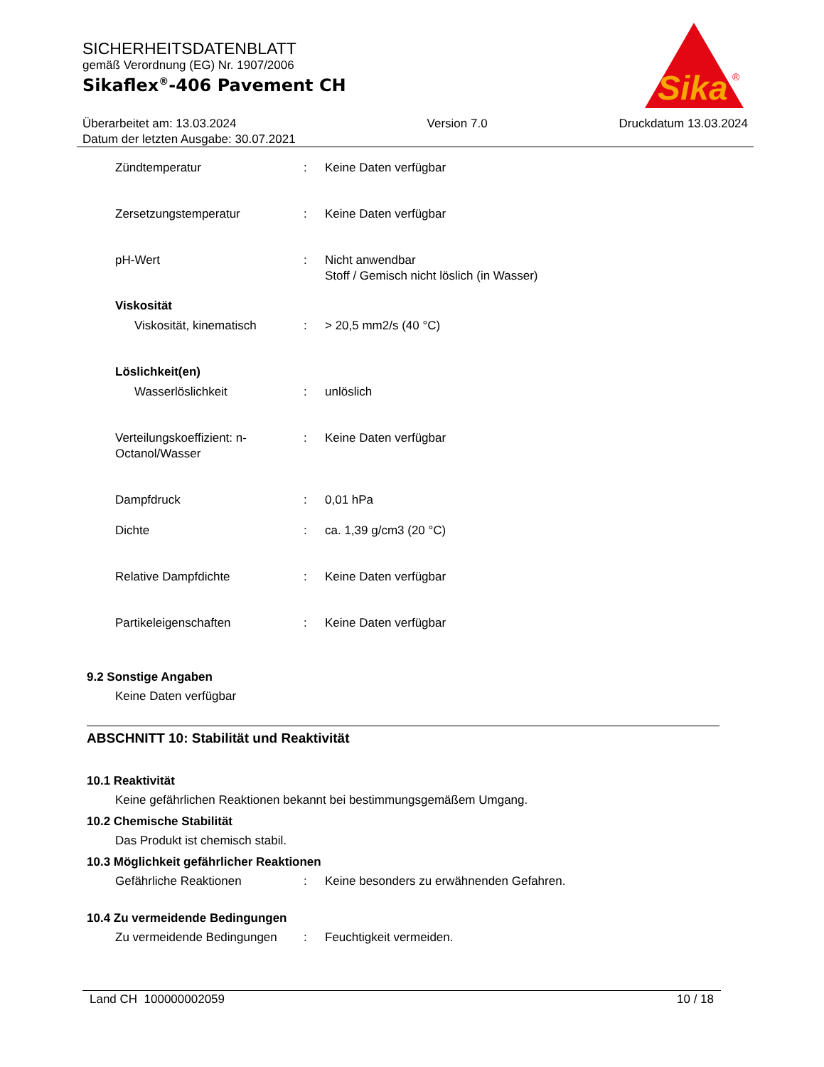SICHERHEITSDATENBLATT
gemäß Verordnung (EG) Nr. 1907/2006
Sikaflex<sup>®</sup>-406 Pavement CH
Sika
®
Überarbeitet am: 13.03.2024
Datum der letzten Ausgabe: 30.07.2021
Version 7.0 Druckdatum 13.03.2024
Zündtemperatur : Keine Daten verfügbar
Zersetzungstemperatur : Keine Daten verfügbar
pH-Wert : Nicht anwendbar
Stoff / Gemisch nicht löslich (in Wasser)
Viskosität
Viskosität, kinematisch : > 20,5 mm2/s (40 °C)
Löslichkeit(en)
Wasserlöslichkeit : unlöslich
Verteilungskoeffizient: n-Octanol/Wasser
: Keine Daten verfügbar
Dampfdruck : 0,01 hPa
Dichte : ca. 1,39 g/cm3 (20 °C)
Relative Dampfdichte : Keine Daten verfügbar
Partikeleigenschaften : Keine Daten verfügbar
9.2 Sonstige Angaben
Keine Daten verfügbar
ABSCHNITT 10: Stabilität und Reaktivität
10.1 Reaktivität
Keine gefährlichen Reaktionen bekannt bei bestimmungsgemäßem Umgang.
10.2 Chemische Stabilität
Das Produkt ist chemisch stabil.
10.3 Möglichkeit gefährlicher Reaktionen
Gefährliche Reaktionen : Keine besonders zu erwähnenden Gefahren.
10.4 Zu vermeidende Bedingungen
Zu vermeidende Bedingungen
: Feuchtigkeit vermeiden.
Land CH 100000002059 10 / 18